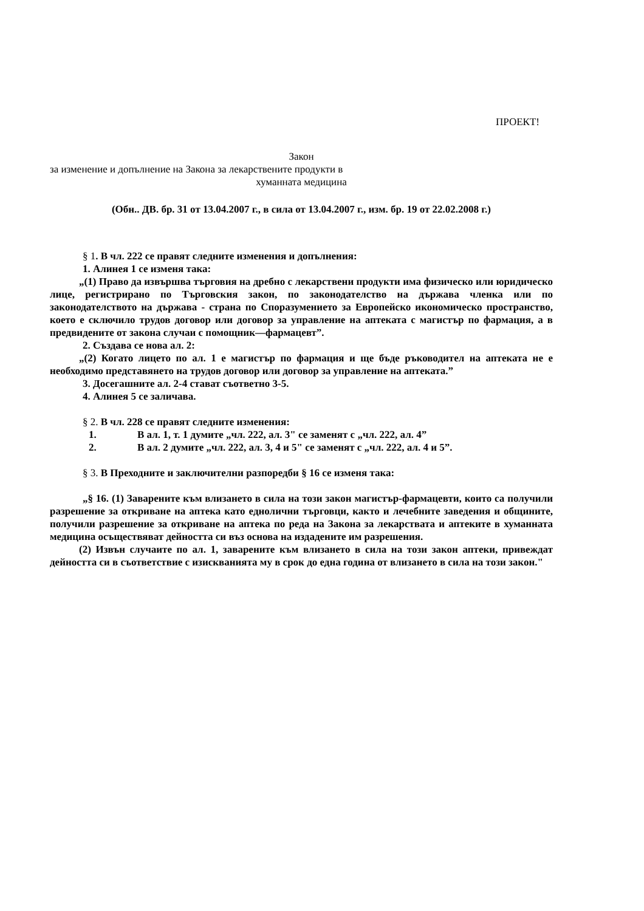ПРОЕКТ!
Закон
за изменение и допълнение на Закона за лекарствените продукти в
хуманната медицина
(Обн.. ДВ. бр. 31 от 13.04.2007 г., в сила от 13.04.2007 г., изм. бр. 19 от 22.02.2008 г.)
§ 1. В чл. 222 се правят следните изменения и допълнения:
1. Алинея 1 се изменя така:
„(1) Право да извършва търговия на дребно с лекарствени продукти има физическо или юридическо лице, регистрирано по Търговския закон, по законодателство на държава членка или по законодателството на държава - страна по Споразумението за Европейско икономическо пространство, което е сключило трудов договор или договор за управление на аптеката с магистър по фармация, а в предвидените от закона случаи с помощник—фармацевт”.
2. Създава се нова ал. 2:
„(2) Когато лицето по ал. 1 е магистър по фармация и ще бъде ръководител на аптеката не е необходимо представянето на трудов договор или договор за управление на аптеката.”
3. Досегашните ал. 2-4 стават съответно 3-5.
4. Алинея 5 се заличава.
§ 2. В чл. 228 се правят следните изменения:
1. В ал. 1, т. 1 думите „чл. 222, ал. 3" се заменят с „чл. 222, ал. 4”
2. В ал. 2 думите „чл. 222, ал. 3, 4 и 5" се заменят с „чл. 222, ал. 4 и 5”.
§ 3. В Преходните и заключителни разпоредби § 16 се изменя така:
„§ 16. (1) Заварените към влизането в сила на този закон магистър-фармацевти, които са получили разрешение за откриване на аптека като еднолични търговци, както и лечебните заведения и общините, получили разрешение за откриване на аптека по реда на Закона за лекарствата и аптеките в хуманната медицина осъществяват дейността си въз основа на издадените им разрешения.
(2) Извън случаите по ал. 1, заварените към влизането в сила на този закон аптеки, привеждат дейността си в съответствие с изискванията му в срок до една година от влизането в сила на този закон."